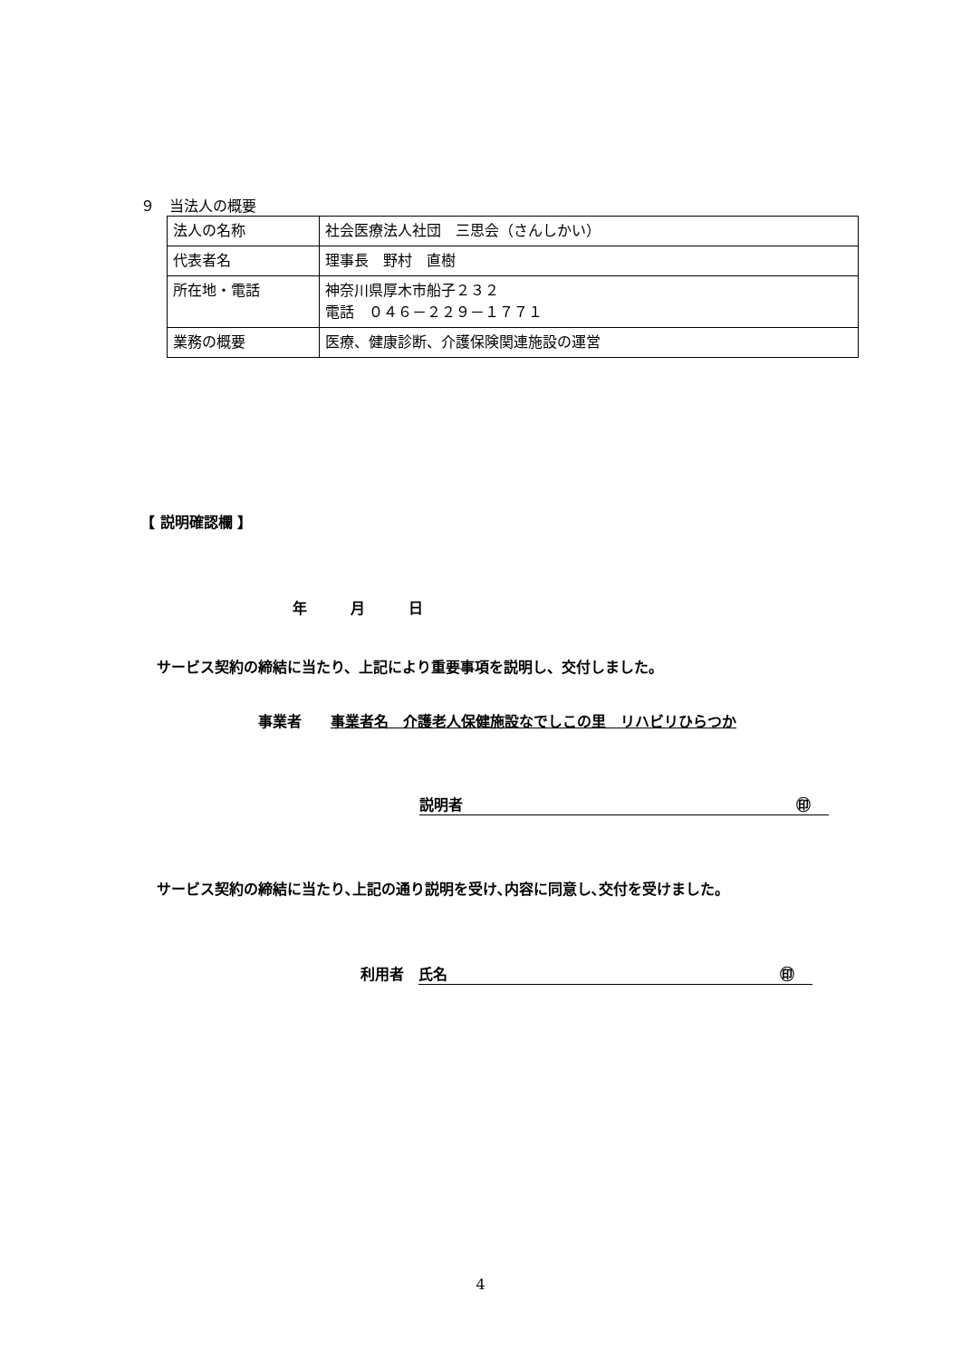９　当法人の概要
| 法人の名称 | 社会医療法人社団 三思会（さんしかい） |
| 代表者名 | 理事長 野村 直樹 |
| 所在地・電話 | 神奈川県厚木市船子２３２ 電話 ０４６－２２９－１７７１ |
| 業務の概要 | 医療、健康診断、介護保険関連施設の運営 |
【 説明確認欄 】
年　　　月　　　日
サービス契約の締結に当たり、上記により重要事項を説明し、交付しました。
事業者　　事業者名　介護老人保健施設なでしこの里　リハビリひらつか
説明者 ㊞
サービス契約の締結に当たり､上記の通り説明を受け､内容に同意し､交付を受けました。
利用者　氏名 ㊞
4